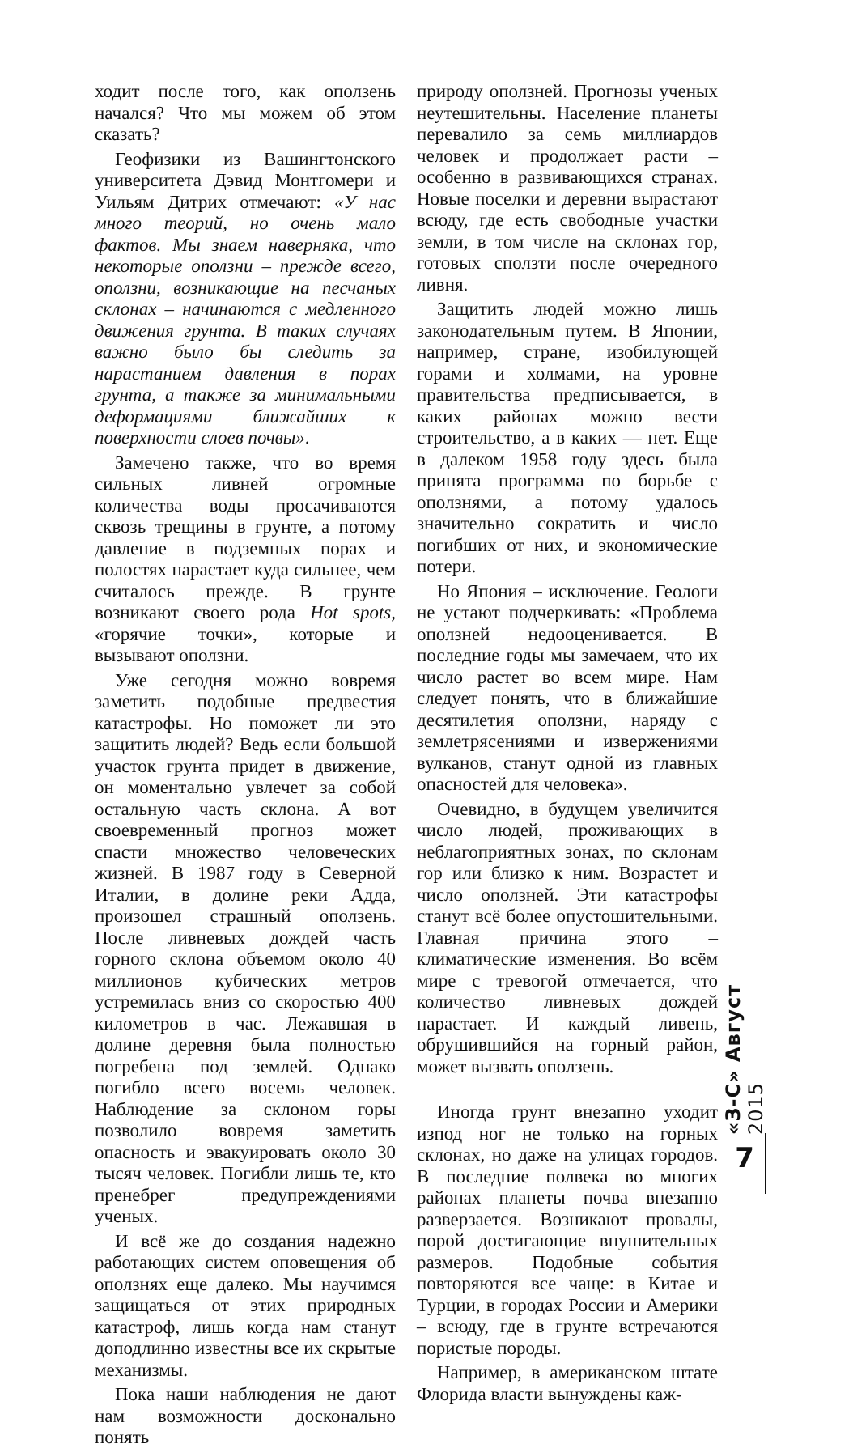ходит после того, как оползень начался? Что мы можем об этом сказать?
Геофизики из Вашингтонского университета Дэвид Монтгомери и Уильям Дитрих отмечают: «У нас много теорий, но очень мало фактов. Мы знаем наверняка, что некоторые оползни – прежде всего, оползни, возникающие на песчаных склонах – начинаются с медленного движения грунта. В таких случаях важно было бы следить за нарастанием давления в порах грунта, а также за минимальными деформациями ближайших к поверхности слоев почвы».
Замечено также, что во время сильных ливней огромные количества воды просачиваются сквозь трещины в грунте, а потому давление в подземных порах и полостях нарастает куда сильнее, чем считалось прежде. В грунте возникают своего рода Hot spots, «горячие точки», которые и вызывают оползни.
Уже сегодня можно вовремя заметить подобные предвестия катастрофы. Но поможет ли это защитить людей? Ведь если большой участок грунта придет в движение, он моментально увлечет за собой остальную часть склона. А вот своевременный прогноз может спасти множество человеческих жизней. В 1987 году в Северной Италии, в долине реки Адда, произошел страшный оползень. После ливневых дождей часть горного склона объемом около 40 миллионов кубических метров устремилась вниз со скоростью 400 километров в час. Лежавшая в долине деревня была полностью погребена под землей. Однако погибло всего восемь человек. Наблюдение за склоном горы позволило вовремя заметить опасность и эвакуировать около 30 тысяч человек. Погибли лишь те, кто пренебрег предупреждениями ученых.
И всё же до создания надежно работающих систем оповещения об оползнях еще далеко. Мы научимся защищаться от этих природных катастроф, лишь когда нам станут доподлинно известны все их скрытые механизмы.
Пока наши наблюдения не дают нам возможности досконально понять
природу оползней. Прогнозы ученых неутешительны. Население планеты перевалило за семь миллиардов человек и продолжает расти – особенно в развивающихся странах. Новые поселки и деревни вырастают всюду, где есть свободные участки земли, в том числе на склонах гор, готовых сползти после очередного ливня.
Защитить людей можно лишь законодательным путем. В Японии, например, стране, изобилующей горами и холмами, на уровне правительства предписывается, в каких районах можно вести строительство, а в каких — нет. Еще в далеком 1958 году здесь была принята программа по борьбе с оползнями, а потому удалось значительно сократить и число погибших от них, и экономические потери.
Но Япония – исключение. Геологи не устают подчеркивать: «Проблема оползней недооценивается. В последние годы мы замечаем, что их число растет во всем мире. Нам следует понять, что в ближайшие десятилетия оползни, наряду с землетрясениями и извержениями вулканов, станут одной из главных опасностей для человека».
Очевидно, в будущем увеличится число людей, проживающих в неблагоприятных зонах, по склонам гор или близко к ним. Возрастет и число оползней. Эти катастрофы станут всё более опустошительными. Главная причина этого – климатические изменения. Во всём мире с тревогой отмечается, что количество ливневых дождей нарастает. И каждый ливень, обрушившийся на горный район, может вызвать оползень.
Иногда грунт внезапно уходит изпод ног не только на горных склонах, но даже на улицах городов. В последние полвека во многих районах планеты почва внезапно разверзается. Возникают провалы, порой достигающие внушительных размеров. Подобные события повторяются все чаще: в Китае и Турции, в городах России и Америки – всюду, где в грунте встречаются пористые породы.
Например, в американском штате Флорида власти вынуждены каж-
«З-С» Август 2015
7